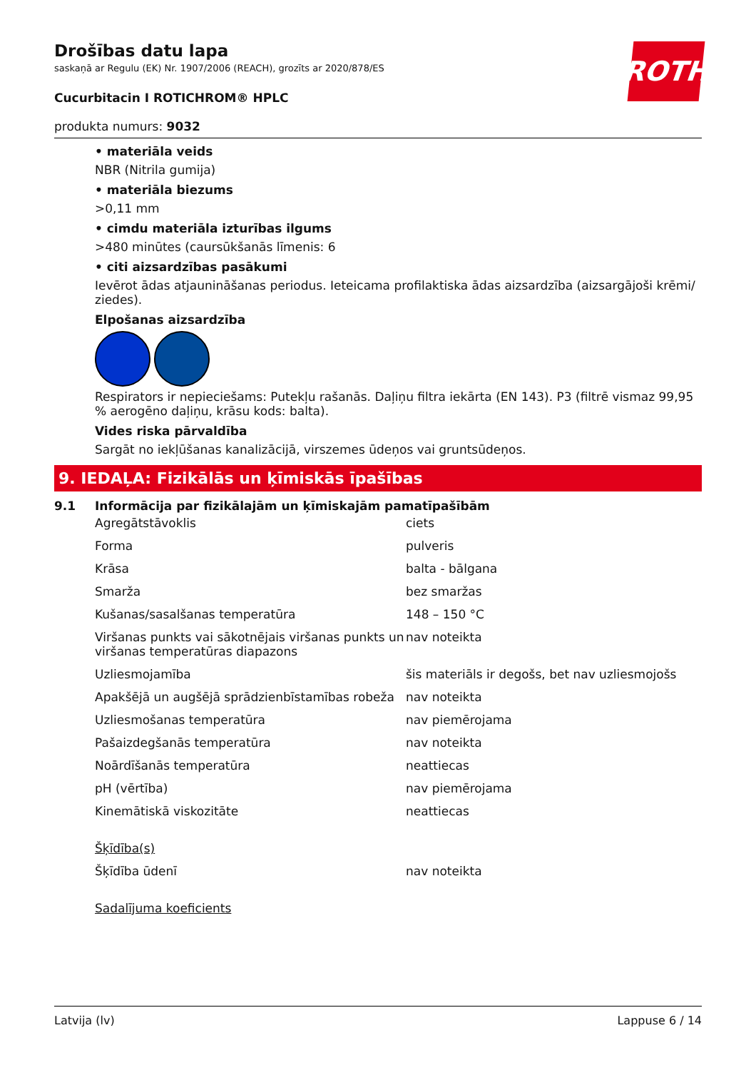Drošības datu lapa
saskaņā ar Regulu (EK) Nr. 1907/2006 (REACH), grozīts ar 2020/878/ES
ROTH
Cucurbitacin I ROTICHROM® HPLC
produkta numurs: 9032
• materiāla veids
NBR (Nitrila gumija)
• materiāla biezums
>0,11 mm
• cimdu materiāla izturības ilgums
>480 minūtes (caursūkšanās līmenis: 6
• citi aizsardzības pasākumi
Ievērot ādas atjaunināšanas periodus. Ieteicama profilaktiska ādas aizsardzība (aizsargājoši krēmi/ ziedes).
Elpošanas aizsardzība
Respirators ir nepieciešams: Putekļu rašanās. Daļiņu filtra iekārta (EN 143). P3 (filtrē vismaz 99,95 % aerogēno daļiņu, krāsu kods: balta).
Vides riska pārvaldība
Sargāt no iekļūšanas kanalizācijā, virszemes ūdeņos vai gruntsūdeņos.
9. IEDAĻA: Fizikālās un ķīmiskās īpašības
9.1 Informācija par fizikālajām un ķīmiskajām pamatīpašībām
| Agregātstāvoklis | ciets |
| Forma | pulveris |
| Krāsa | balta - bālgana |
| Smarža | bez smaržas |
| Kušanas/sasalšanas temperatūra | 148 – 150 °C |
| Viršanas punkts vai sākotnējais viršanas punkts un viršanas temperatūras diapazons | nav noteikta |
| Uzliesmojamība | šis materiāls ir degošs, bet nav uzliesmojošs |
| Apakšējā un augšējā sprādzienbīstamības robeža | nav noteikta |
| Uzliesmošanas temperatūra | nav piemērojama |
| Pašaizdegšanās temperatūra | nav noteikta |
| Noārdīšanās temperatūra | neattiecas |
| pH (vērtība) | nav piemērojama |
| Kinemātiskā viskozitāte | neattiecas |
| Šķīdība(s) | |
| Šķīdība ūdenī | nav noteikta |
| Sadalījuma koeficients | |
Latvija (lv) Lappuse 6 / 14